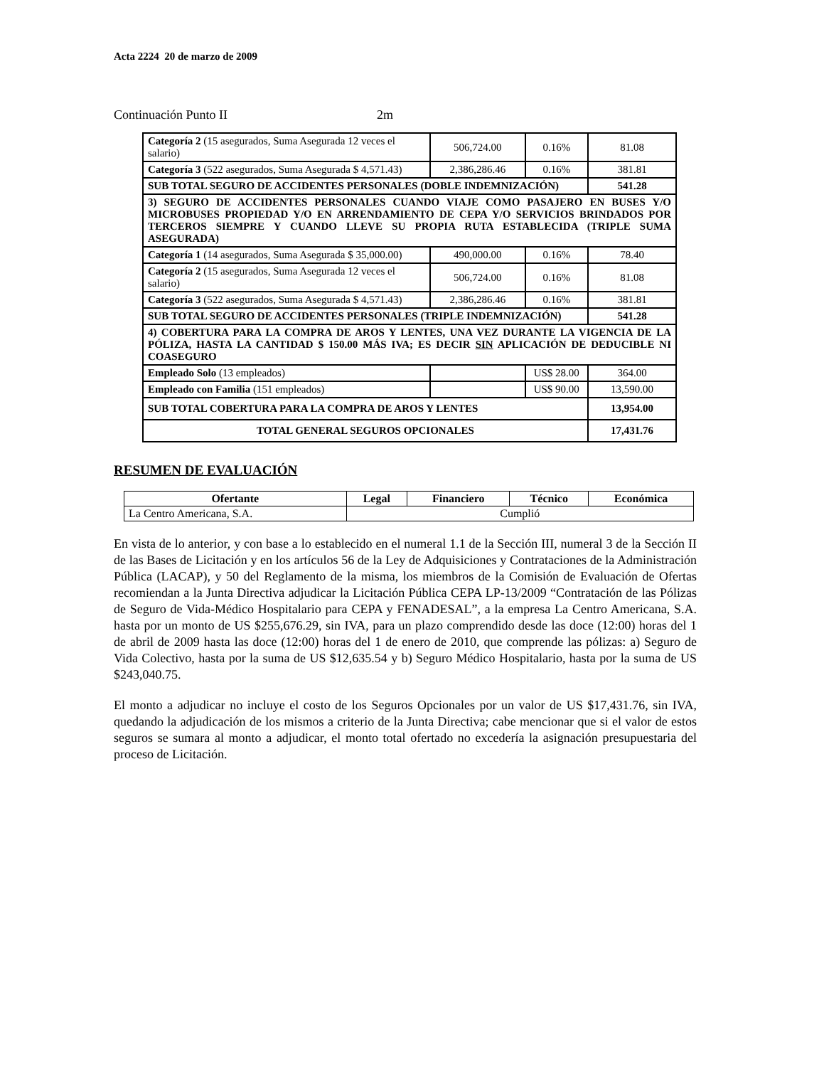Acta 2224 20 de marzo de 2009
Continuación Punto II 2m
| Categoría 2 (15 asegurados, Suma Asegurada 12 veces el salario) | 506,724.00 | 0.16% | 81.08 |
| Categoría 3 (522 asegurados, Suma Asegurada $ 4,571.43) | 2,386,286.46 | 0.16% | 381.81 |
| SUB TOTAL SEGURO DE ACCIDENTES PERSONALES (DOBLE INDEMNIZACIÓN) | | | 541.28 |
| 3) SEGURO DE ACCIDENTES PERSONALES CUANDO VIAJE COMO PASAJERO EN BUSES Y/O MICROBUSES PROPIEDAD Y/O EN ARRENDAMIENTO DE CEPA Y/O SERVICIOS BRINDADOS POR TERCEROS SIEMPRE Y CUANDO LLEVE SU PROPIA RUTA ESTABLECIDA (TRIPLE SUMA ASEGURADA) | | | |
| Categoría 1 (14 asegurados, Suma Asegurada $ 35,000.00) | 490,000.00 | 0.16% | 78.40 |
| Categoría 2 (15 asegurados, Suma Asegurada 12 veces el salario) | 506,724.00 | 0.16% | 81.08 |
| Categoría 3 (522 asegurados, Suma Asegurada $ 4,571.43) | 2,386,286.46 | 0.16% | 381.81 |
| SUB TOTAL SEGURO DE ACCIDENTES PERSONALES (TRIPLE INDEMNIZACIÓN) | | | 541.28 |
| 4) COBERTURA PARA LA COMPRA DE AROS Y LENTES, UNA VEZ DURANTE LA VIGENCIA DE LA PÓLIZA, HASTA LA CANTIDAD $ 150.00 MÁS IVA; ES DECIR SIN APLICACIÓN DE DEDUCIBLE NI COASEGURO | | | |
| Empleado Solo (13 empleados) | | US$ 28.00 | 364.00 |
| Empleado con Familia (151 empleados) | | US$ 90.00 | 13,590.00 |
| SUB TOTAL COBERTURA PARA LA COMPRA DE AROS Y LENTES | | | 13,954.00 |
| TOTAL GENERAL SEGUROS OPCIONALES | | | 17,431.76 |
RESUMEN DE EVALUACIÓN
| Ofertante | Legal | Financiero | Técnico | Económica |
| --- | --- | --- | --- | --- |
| La Centro Americana, S.A. | Cumplió | | | |
En vista de lo anterior, y con base a lo establecido en el numeral 1.1 de la Sección III, numeral 3 de la Sección II de las Bases de Licitación y en los artículos 56 de la Ley de Adquisiciones y Contrataciones de la Administración Pública (LACAP), y 50 del Reglamento de la misma, los miembros de la Comisión de Evaluación de Ofertas recomiendan a la Junta Directiva adjudicar la Licitación Pública CEPA LP-13/2009 “Contratación de las Pólizas de Seguro de Vida-Médico Hospitalario para CEPA y FENADESAL”, a la empresa La Centro Americana, S.A. hasta por un monto de US $255,676.29, sin IVA, para un plazo comprendido desde las doce (12:00) horas del 1 de abril de 2009 hasta las doce (12:00) horas del 1 de enero de 2010, que comprende las pólizas: a) Seguro de Vida Colectivo, hasta por la suma de US $12,635.54 y b) Seguro Médico Hospitalario, hasta por la suma de US $243,040.75.
El monto a adjudicar no incluye el costo de los Seguros Opcionales por un valor de US $17,431.76, sin IVA, quedando la adjudicación de los mismos a criterio de la Junta Directiva; cabe mencionar que si el valor de estos seguros se sumara al monto a adjudicar, el monto total ofertado no excedería la asignación presupuestaria del proceso de Licitación.